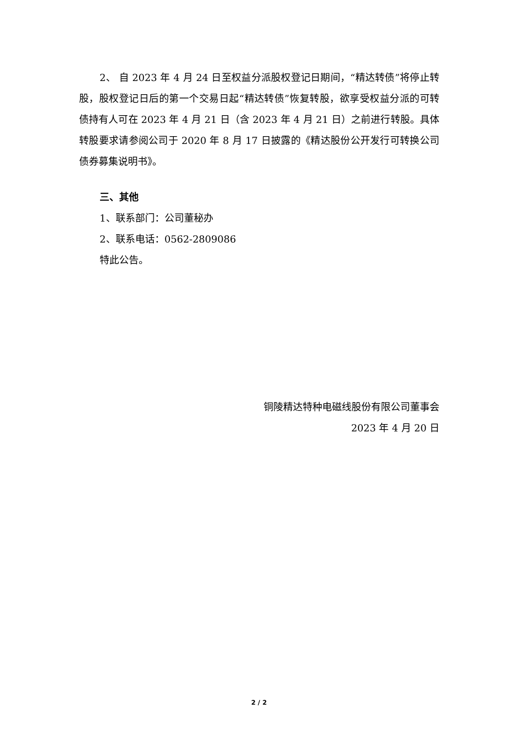2、 自 2023 年 4 月 24 日至权益分派股权登记日期间，“精达转债”将停止转股，股权登记日后的第一个交易日起“精达转债”恢复转股，欲享受权益分派的可转债持有人可在 2023 年 4 月 21 日（含 2023 年 4 月 21 日）之前进行转股。具体转股要求请参阅公司于 2020 年 8 月 17 日披露的《精达股份公开发行可转换公司债券募集说明书》。
三、其他
1、联系部门：公司董秘办
2、联系电话：0562-2809086
特此公告。
铜陵精达特种电磁线股份有限公司董事会
2023 年 4 月 20 日
2 / 2